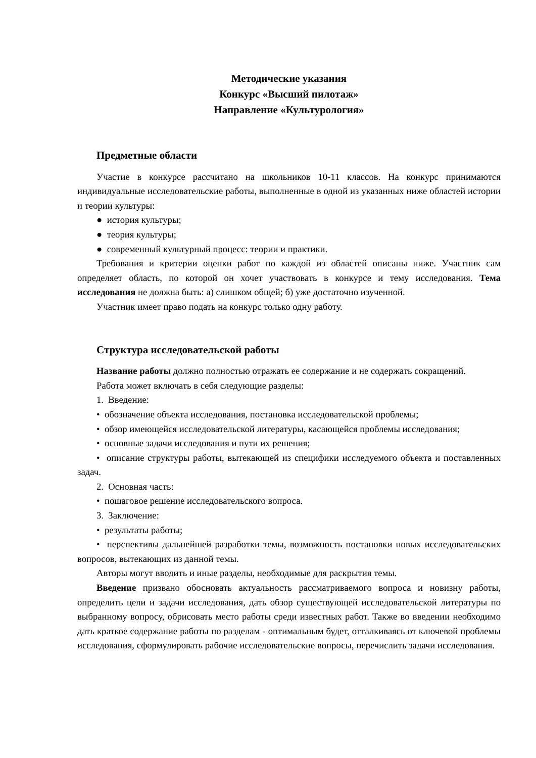Методические указания
Конкурс «Высший пилотаж»
Направление «Культурология»
Предметные области
Участие в конкурсе рассчитано на школьников 10-11 классов. На конкурс принимаются индивидуальные исследовательские работы, выполненные в одной из указанных ниже областей истории и теории культуры:
● история культуры;
● теория культуры;
● современный культурный процесс: теории и практики.
Требования и критерии оценки работ по каждой из областей описаны ниже. Участник сам определяет область, по которой он хочет участвовать в конкурсе и тему исследования. Тема исследования не должна быть: а) слишком общей; б) уже достаточно изученной.
Участник имеет право подать на конкурс только одну работу.
Структура исследовательской работы
Название работы должно полностью отражать ее содержание и не содержать сокращений.
Работа может включать в себя следующие разделы:
1. Введение:
• обозначение объекта исследования, постановка исследовательской проблемы;
• обзор имеющейся исследовательской литературы, касающейся проблемы исследования;
• основные задачи исследования и пути их решения;
• описание структуры работы, вытекающей из специфики исследуемого объекта и поставленных задач.
2. Основная часть:
• пошаговое решение исследовательского вопроса.
3. Заключение:
• результаты работы;
• перспективы дальнейшей разработки темы, возможность постановки новых исследовательских вопросов, вытекающих из данной темы.
Авторы могут вводить и иные разделы, необходимые для раскрытия темы.
Введение призвано обосновать актуальность рассматриваемого вопроса и новизну работы, определить цели и задачи исследования, дать обзор существующей исследовательской литературы по выбранному вопросу, обрисовать место работы среди известных работ. Также во введении необходимо дать краткое содержание работы по разделам - оптимальным будет, отталкиваясь от ключевой проблемы исследования, сформулировать рабочие исследовательские вопросы, перечислить задачи исследования.